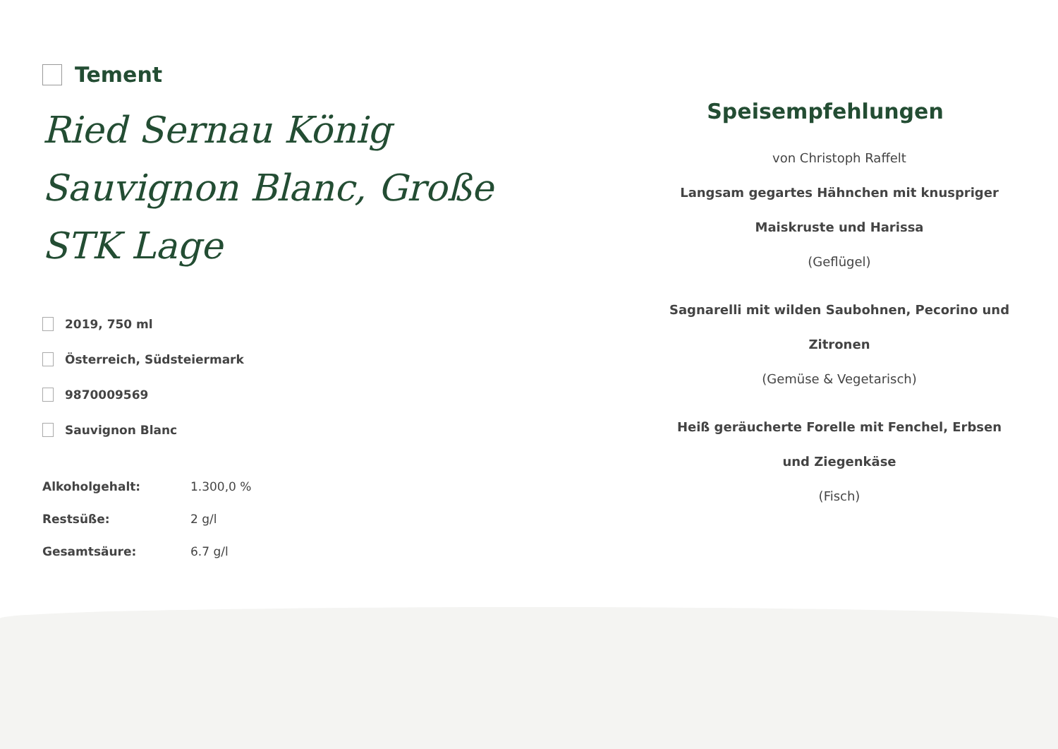Tement
Ried Sernau König Sauvignon Blanc, Große STK Lage
2019, 750 ml
Österreich, Südsteiermark
9870009569
Sauvignon Blanc
| Alkoholgehalt: | 1.300,0 % |
| Restsüße: | 2 g/l |
| Gesamtsäure: | 6.7 g/l |
Speisempfehlungen
von Christoph Raffelt
Langsam gegartes Hähnchen mit knuspriger Maiskruste und Harissa
(Geflügel)
Sagnarelli mit wilden Saubohnen, Pecorino und Zitronen
(Gemüse & Vegetarisch)
Heiß geräucherte Forelle mit Fenchel, Erbsen und Ziegenkäse
(Fisch)